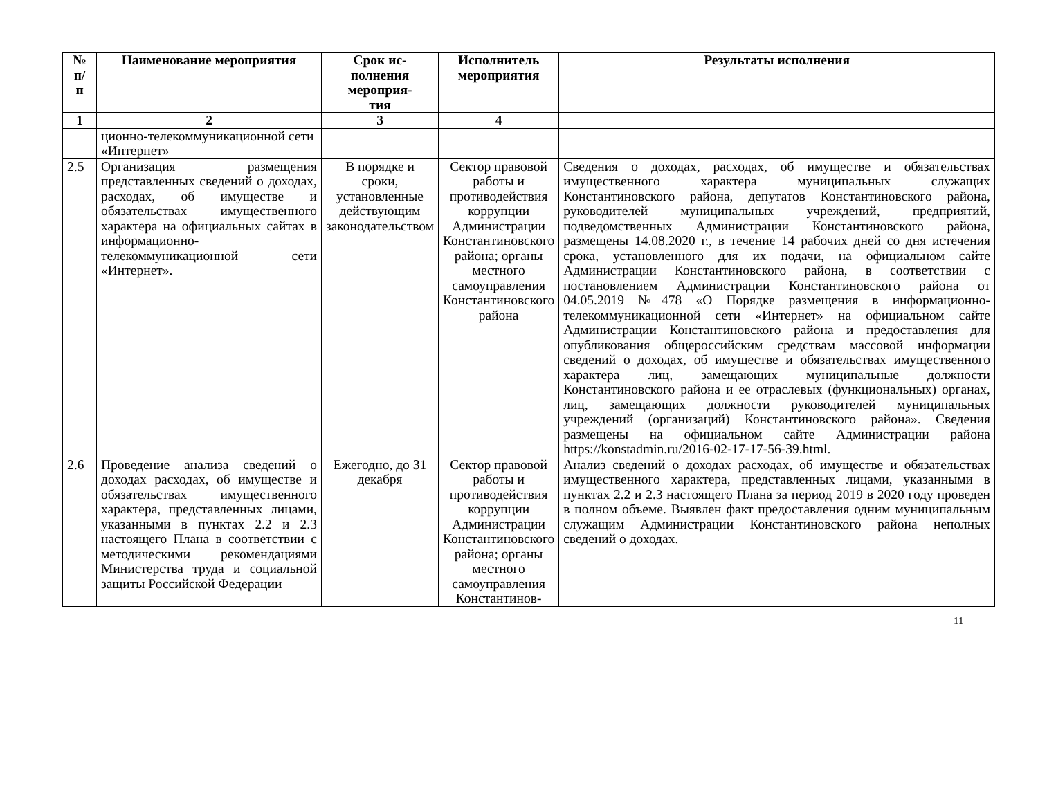| № п/ п | Наименование мероприятия | Срок ис- полнения мероприя- тия | Исполнитель мероприятия | Результаты исполнения |
| --- | --- | --- | --- | --- |
| 1 | 2 | 3 | 4 | |
| | ционно-телекоммуникационной сети «Интернет» | | | |
| 2.5 | Организация размещения представленных сведений о доходах, расходах, об имуществе и обязательствах имущественного характера на официальных сайтах в информационно-телекоммуникационной сети «Интернет». | В порядке и сроки, установленные действующим законодательством | Сектор правовой работы и противодействия коррупции Администрации Константиновского района; органы местного самоуправления Константиновского района | Сведения о доходах, расходах, об имуществе и обязательствах имущественного характера муниципальных служащих Константиновского района, депутатов Константиновского района, руководителей муниципальных учреждений, предприятий, подведомственных Администрации Константиновского района, размещены 14.08.2020 г., в течение 14 рабочих дней со дня истечения срока, установленного для их подачи, на официальном сайте Администрации Константиновского района, в соответствии с постановлением Администрации Константиновского района от 04.05.2019 №478 «О Порядке размещения в информационно-телекоммуникационной сети «Интернет» на официальном сайте Администрации Константиновского района и предоставления для опубликования общероссийским средствам массовой информации сведений о доходах, об имуществе и обязательствах имущественного характера лиц, замещающих муниципальные должности Константиновского района и ее отраслевых (функциональных) органах, лиц, замещающих должности руководителей муниципальных учреждений (организаций) Константиновского района». Сведения размещены на официальном сайте Администрации района https://konstadmin.ru/2016-02-17-17-56-39.html . |
| 2.6 | Проведение анализа сведений о доходах расходах, об имуществе и обязательствах имущественного характера, представленных лицами, указанными в пунктах 2.2 и 2.3 настоящего Плана в соответствии с методическими рекомендациями Министерства труда и социальной защиты Российской Федерации | Ежегодно, до 31 декабря | Сектор правовой работы и противодействия коррупции Администрации Константиновского района; органы местного самоуправления Константинов- | Анализ сведений о доходах расходах, об имуществе и обязательствах имущественного характера, представленных лицами, указанными в пунктах 2.2 и 2.3 настоящего Плана за период 2019 в 2020 году проведен в полном объеме. Выявлен факт предоставления одним муниципальным служащим Администрации Константиновского района неполных сведений о доходах. |
11